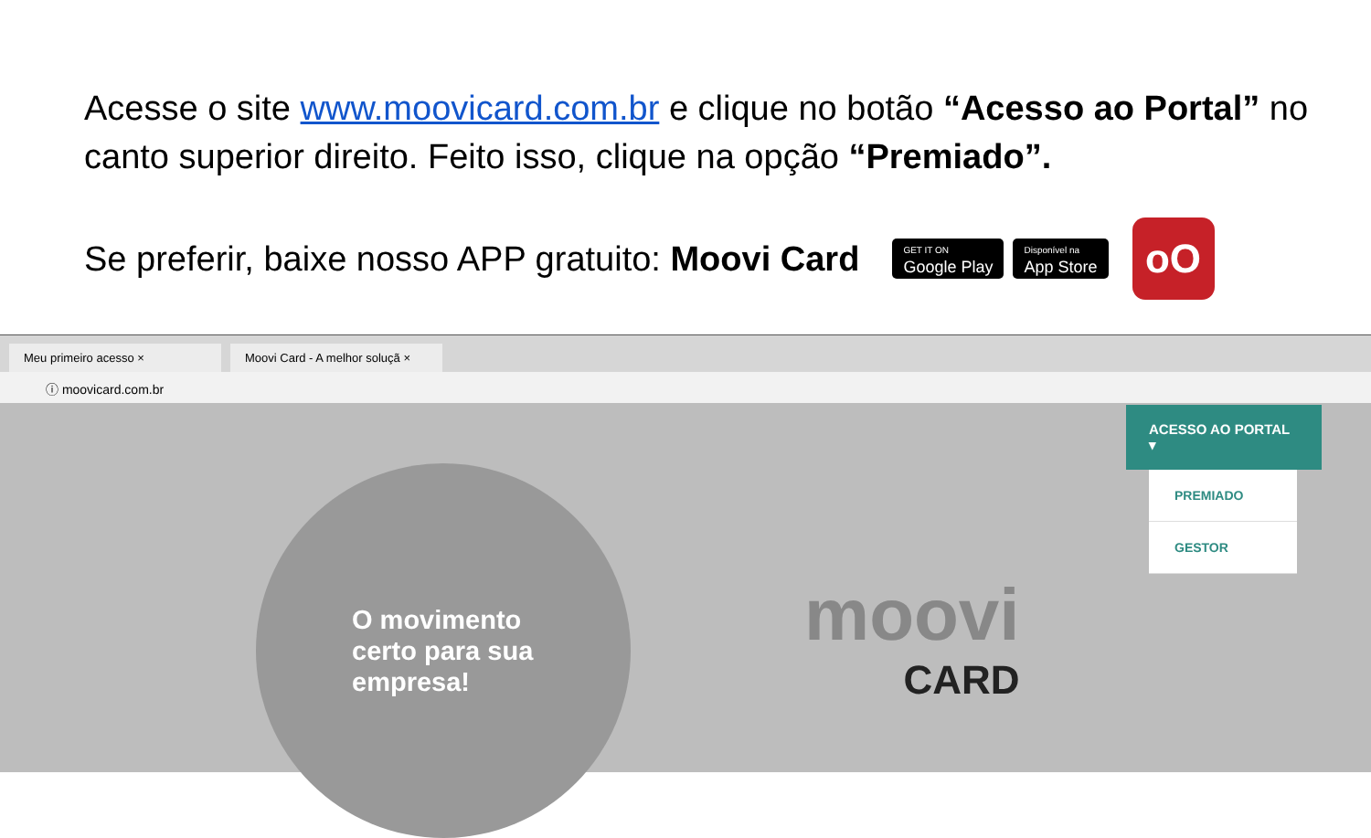Acesse o site www.moovicard.com.br e clique no botão “Acesso ao Portal” no canto superior direito. Feito isso, clique na opção “Premiado”.
Se preferir, baixe nosso APP gratuito: Moovi Card
GET IT ON
Google Play
Disponível na
App Store
oO
Meu primeiro acesso ×
Moovi Card - A melhor soluçã ×
ⓘ moovicard.com.br
O movimento certo para sua empresa!
moovi
CARD
ACESSO AO PORTAL ▾
PREMIADO
GESTOR